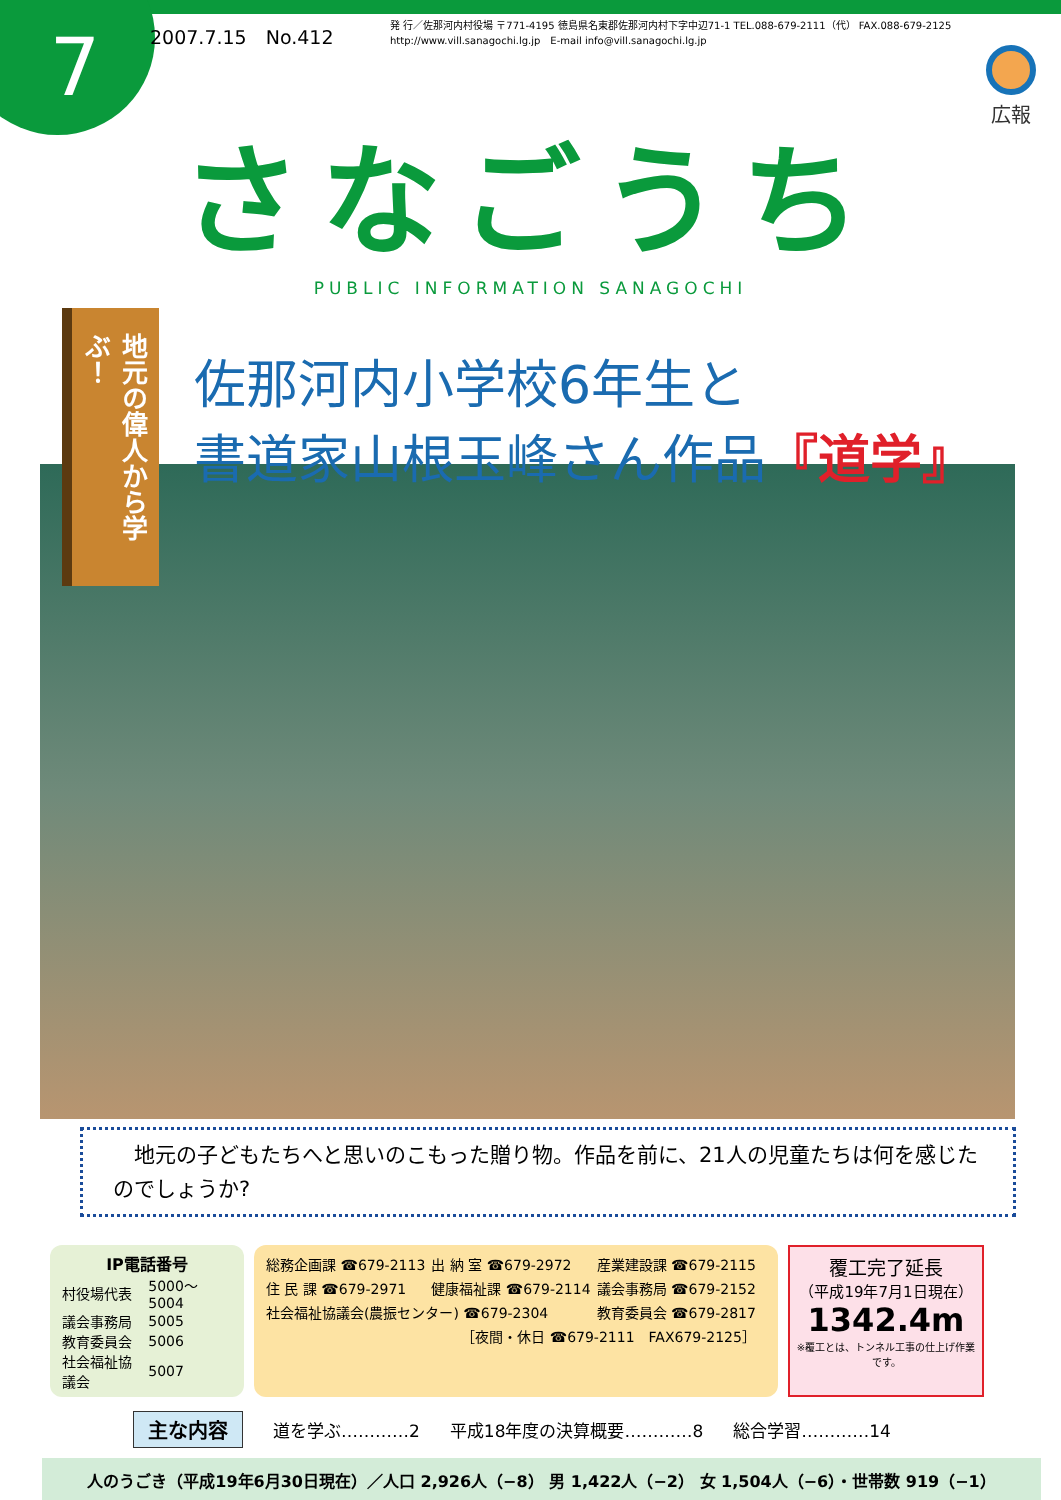7
2007.7.15　No.412
発 行／佐那河内村役場 〒771-4195 徳島県名東郡佐那河内村下字中辺71-1 TEL.088-679-2111（代） FAX.088-679-2125
http://www.vill.sanagochi.lg.jp　E-mail info@vill.sanagochi.lg.jp
広報
さなごうち
PUBLIC INFORMATION SANAGOCHI
地元の偉人から学ぶ！
佐那河内小学校6年生と
書道家山根玉峰さん作品『道学』
　地元の子どもたちへと思いのこもった贈り物。作品を前に、21人の児童たちは何を感じたのでしょうか?
IP電話番号
| 村役場代表 | 5000〜5004 |
| 議会事務局 | 5005 |
| 教育委員会 | 5006 |
| 社会福祉協議会 | 5007 |
| 総務企画課 ☎679-2113 | 出 納 室 ☎679-2972 | 産業建設課 ☎679-2115 |
| 住 民 課 ☎679-2971 | 健康福祉課 ☎679-2114 | 議会事務局 ☎679-2152 |
| 社会福祉協議会(農振センター) ☎679-2304 | | 教育委員会 ☎679-2817 |
| ［夜間・休日 ☎679-2111 FAX679-2125］ | | |
覆工完了延長
（平成19年7月1日現在）
1342.4m
※覆工とは、トンネル工事の仕上げ作業です。
主な内容 道を学ぶ…………2 平成18年度の決算概要…………8 総合学習…………14
人のうごき（平成19年6月30日現在）／人口 2,926人（−8） 男 1,422人（−2） 女 1,504人（−6）・世帯数 919（−1）